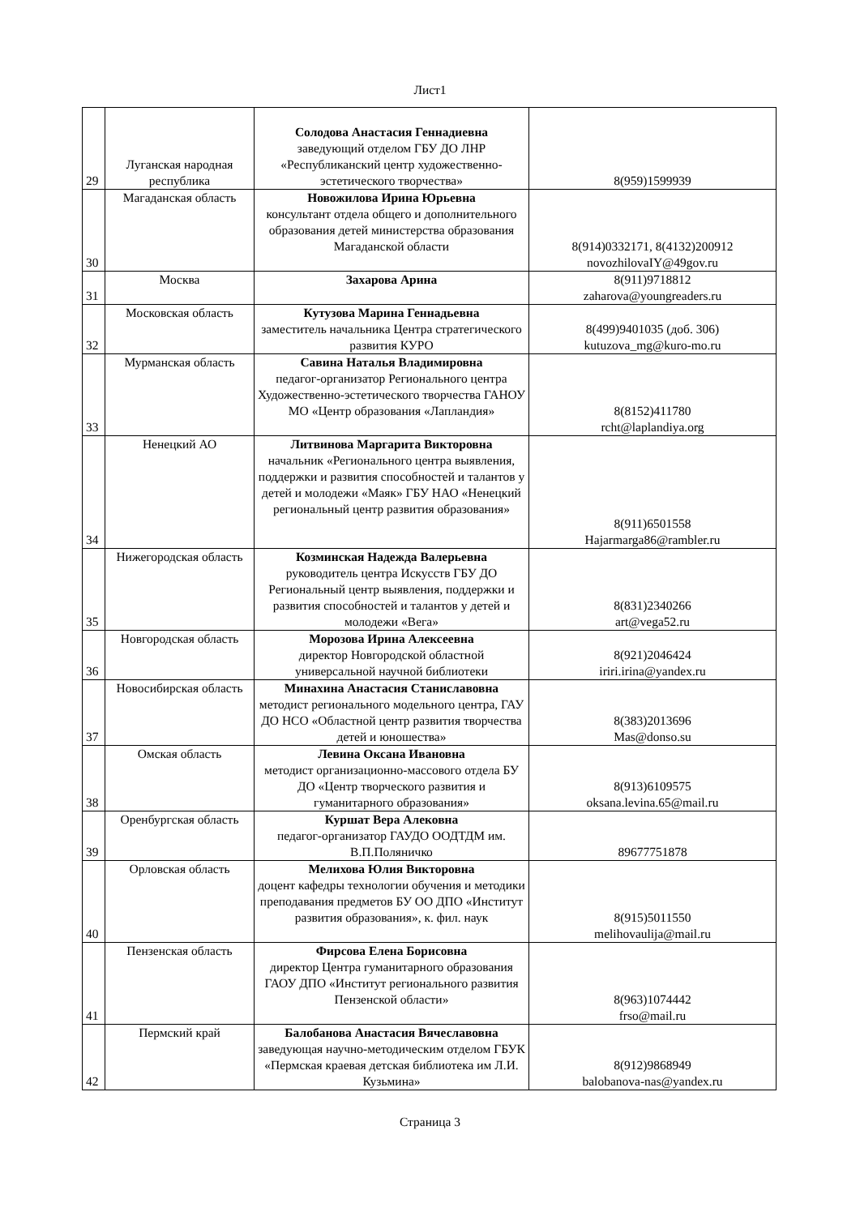Лист1
| 29 | Луганская народная республика | Солодова Анастасия Геннадиевна заведующий отделом ГБУ ДО ЛНР «Республиканский центр художественно-эстетического творчества» | 8(959)1599939 |
| 30 | Магаданская область | Новожилова Ирина Юрьевна консультант отдела общего и дополнительного образования детей министерства образования Магаданской области | 8(914)0332171, 8(4132)200912 novozhilovaIY@49gov.ru |
| 31 | Москва | Захарова Арина | 8(911)9718812 zaharova@youngreaders.ru |
| 32 | Московская область | Кутузова Марина Геннадьевна заместитель начальника Центра стратегического развития КУРО | 8(499)9401035 (доб. 306) kutuzova_mg@kuro-mo.ru |
| 33 | Мурманская область | Савина Наталья Владимировна педагог-организатор Регионального центра Художественно-эстетического творчества ГАНОУ МО «Центр образования «Лапландия» | 8(8152)411780 rcht@laplandiya.org |
| 34 | Ненецкий АО | Литвинова Маргарита Викторовна начальник «Регионального центра выявления, поддержки и развития способностей и талантов у детей и молодежи «Маяк» ГБУ НАО «Ненецкий региональный центр развития образования» | 8(911)6501558 Hajarmarga86@rambler.ru |
| 35 | Нижегородская область | Козминская Надежда Валерьевна руководитель центра Искусств ГБУ ДО Региональный центр выявления, поддержки и развития способностей и талантов у детей и молодежи «Вега» | 8(831)2340266 art@vega52.ru |
| 36 | Новгородская область | Морозова Ирина Алексеевна директор Новгородской областной универсальной научной библиотеки | 8(921)2046424 iriri.irina@yandex.ru |
| 37 | Новосибирская область | Минахина Анастасия Станиславовна методист регионального модельного центра, ГАУ ДО НСО «Областной центр развития творчества детей и юношества» | 8(383)2013696 Mas@donso.su |
| 38 | Омская область | Левина Оксана Ивановна методист организационно-массового отдела БУ ДО «Центр творческого развития и гуманитарного образования» | 8(913)6109575 oksana.levina.65@mail.ru |
| 39 | Оренбургская область | Куршат Вера Алековна педагог-организатор ГАУДО ООДТДМ им. В.П.Поляничко | 89677751878 |
| 40 | Орловская область | Мелихова Юлия Викторовна доцент кафедры технологии обучения и методики преподавания предметов БУ ОО ДПО «Институт развития образования», к. фил. наук | 8(915)5011550 melihovaulija@mail.ru |
| 41 | Пензенская область | Фирсова Елена Борисовна директор Центра гуманитарного образования ГАОУ ДПО «Институт регионального развития Пензенской области» | 8(963)1074442 frso@mail.ru |
| 42 | Пермский край | Балобанова Анастасия Вячеславовна заведующая научно-методическим отделом ГБУК «Пермская краевая детская библиотека им Л.И. Кузьмина» | 8(912)9868949 balobanova-nas@yandex.ru |
Страница 3